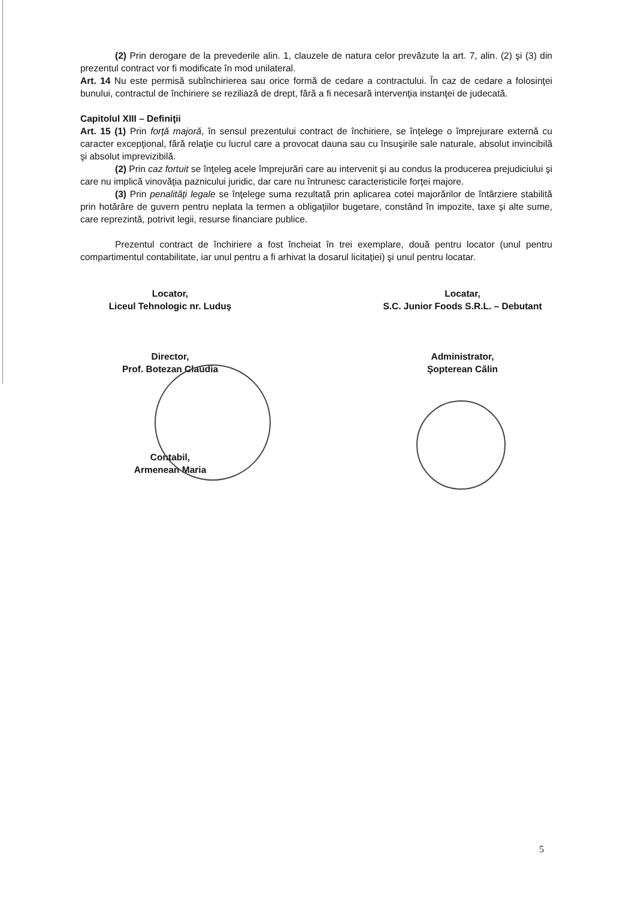(2) Prin derogare de la prevederile alin. 1, clauzele de natura celor prevăzute la art. 7, alin. (2) şi (3) din prezentul contract vor fi modificate în mod unilateral.
Art. 14 Nu este permisă subînchirierea sau orice formă de cedare a contractului. În caz de cedare a folosinţei bunului, contractul de închiriere se reziliază de drept, fără a fi necesară intervenţia instanţei de judecată.
Capitolul XIII – Definiţii
Art. 15 (1) Prin forţă majoră, în sensul prezentului contract de închiriere, se înţelege o împrejurare externă cu caracter excepţional, fără relaţie cu lucrul care a provocat dauna sau cu însuşirile sale naturale, absolut invincibilă şi absolut imprevizibilă.
(2) Prin caz fortuit se înţeleg acele împrejurări care au intervenit şi au condus la producerea prejudiciului şi care nu implică vinovăţia paznicului juridic, dar care nu întrunesc caracteristicile forţei majore.
(3) Prin penalităţi legale se înţelege suma rezultată prin aplicarea cotei majorărilor de întârziere stabilită prin hotărâre de guvern pentru neplata la termen a obligaţiilor bugetare, constând în impozite, taxe şi alte sume, care reprezintă, potrivit legii, resurse financiare publice.
Prezentul contract de închiriere a fost încheiat în trei exemplare, două pentru locator (unul pentru compartimentul contabilitate, iar unul pentru a fi arhivat la dosarul licitaţiei) şi unul pentru locatar.
Locator,
Liceul Tehnologic nr. Luduş
Director,
Prof. Botezan Claudia
Contabil,
Armenean Maria
Locatar,
S.C. Junior Foods S.R.L. – Debutant
Administrator,
Şopterean Călin
5